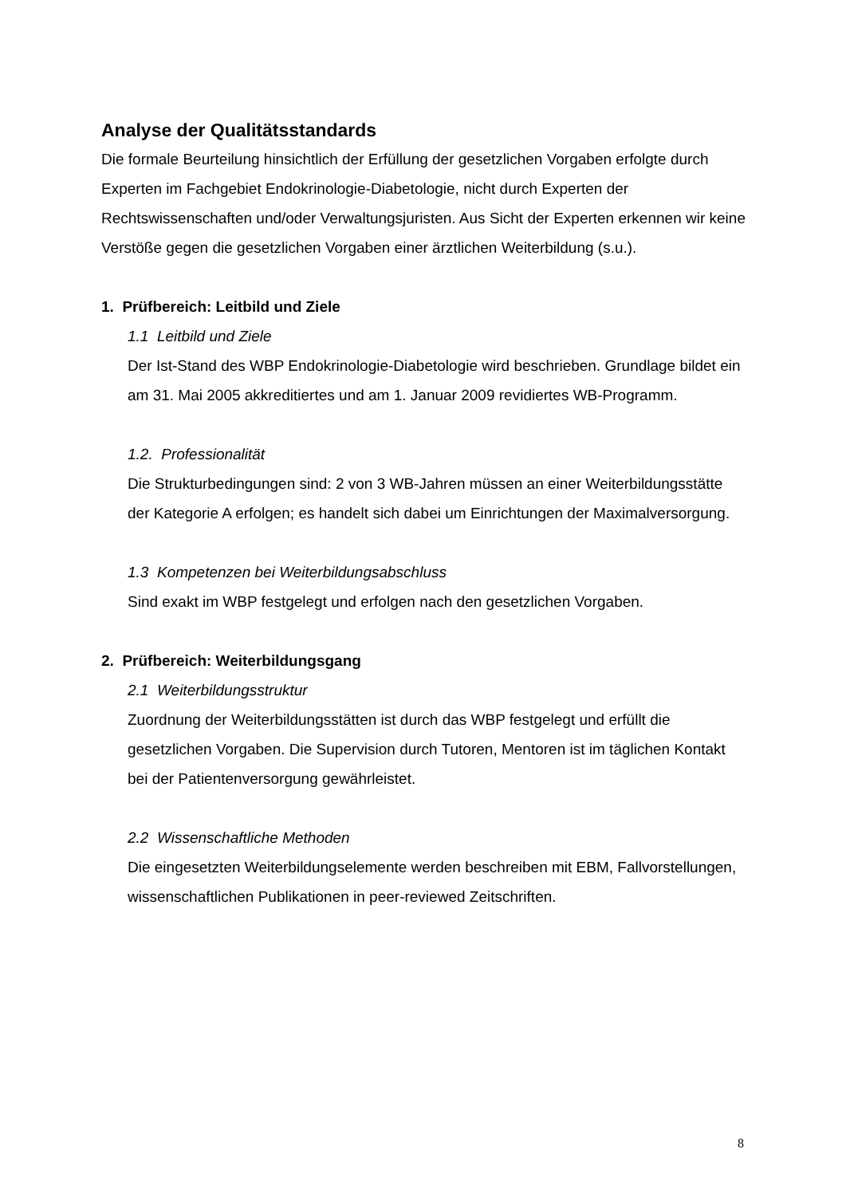Analyse der Qualitätsstandards
Die formale Beurteilung hinsichtlich der Erfüllung der gesetzlichen Vorgaben erfolgte durch Experten im Fachgebiet Endokrinologie-Diabetologie, nicht durch Experten der Rechtswissenschaften und/oder Verwaltungsjuristen. Aus Sicht der Experten erkennen wir keine Verstöße gegen die gesetzlichen Vorgaben einer ärztlichen Weiterbildung (s.u.).
1. Prüfbereich: Leitbild und Ziele
1.1 Leitbild und Ziele
Der Ist-Stand des WBP Endokrinologie-Diabetologie wird beschrieben. Grundlage bildet ein am 31. Mai 2005 akkreditiertes und am 1. Januar 2009 revidiertes WB-Programm.
1.2. Professionalität
Die Strukturbedingungen sind: 2 von 3 WB-Jahren müssen an einer Weiterbildungsstätte der Kategorie A erfolgen; es handelt sich dabei um Einrichtungen der Maximalversorgung.
1.3 Kompetenzen bei Weiterbildungsabschluss
Sind exakt im WBP festgelegt und erfolgen nach den gesetzlichen Vorgaben.
2. Prüfbereich: Weiterbildungsgang
2.1 Weiterbildungsstruktur
Zuordnung der Weiterbildungsstätten ist durch das WBP festgelegt und erfüllt die gesetzlichen Vorgaben. Die Supervision durch Tutoren, Mentoren ist im täglichen Kontakt bei der Patientenversorgung gewährleistet.
2.2 Wissenschaftliche Methoden
Die eingesetzten Weiterbildungselemente werden beschreiben mit EBM, Fallvorstellungen, wissenschaftlichen Publikationen in peer-reviewed Zeitschriften.
8